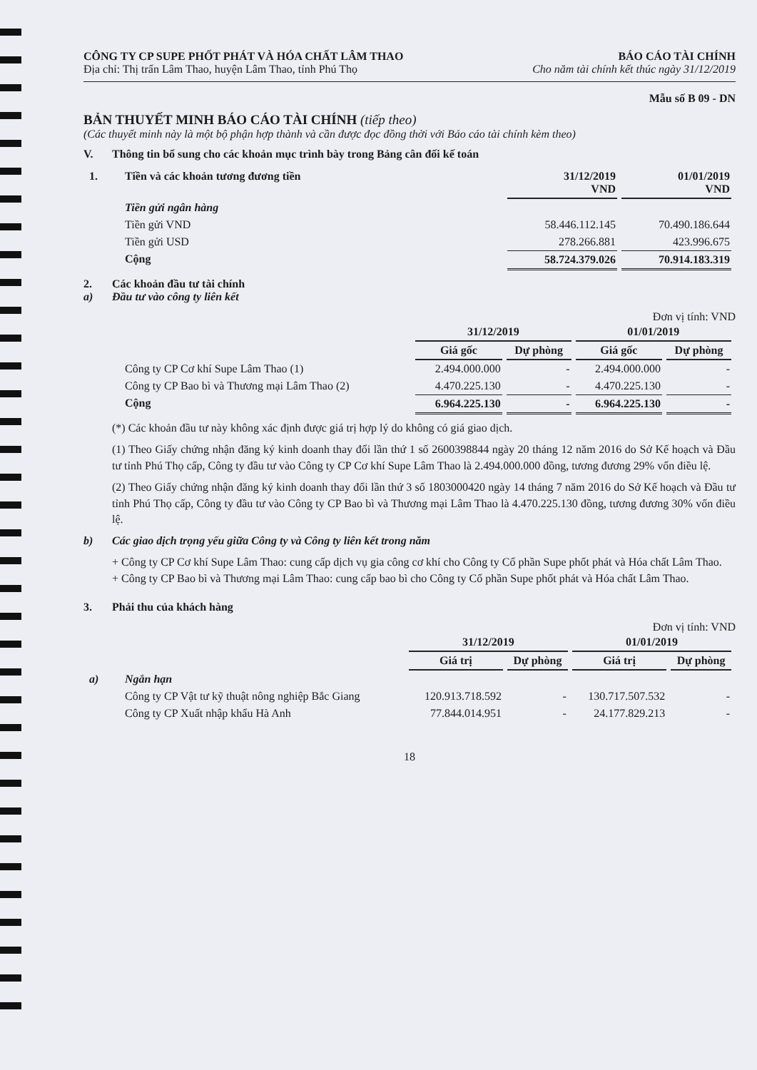CÔNG TY CP SUPE PHỐT PHÁT VÀ HÓA CHẤT LÂM THAO
Địa chỉ: Thị trấn Lâm Thao, huyện Lâm Thao, tỉnh Phú Thọ
BÁO CÁO TÀI CHÍNH
Cho năm tài chính kết thúc ngày 31/12/2019
Mẫu số B 09 - DN
BẢN THUYẾT MINH BÁO CÁO TÀI CHÍNH (tiếp theo)
(Các thuyết minh này là một bộ phận hợp thành và cần được đọc đồng thời với Báo cáo tài chính kèm theo)
V. Thông tin bổ sung cho các khoản mục trình bày trong Bảng cân đối kế toán
| 1. | Tiền và các khoản tương đương tiền | 31/12/2019 VND | 01/01/2019 VND |
| | Tiền gửi ngân hàng | | |
| | Tiền gửi VND | 58.446.112.145 | 70.490.186.644 |
| | Tiền gửi USD | 278.266.881 | 423.996.675 |
| | Cộng | 58.724.379.026 | 70.914.183.319 |
2. Các khoản đầu tư tài chính
a) Đầu tư vào công ty liên kết
Đơn vị tính: VND
| | | 31/12/2019 | | 01/01/2019 | |
| | | Giá gốc | Dự phòng | Giá gốc | Dự phòng |
| | Công ty CP Cơ khí Supe Lâm Thao (1) | 2.494.000.000 | - | 2.494.000.000 | - |
| | Công ty CP Bao bì và Thương mại Lâm Thao (2) | 4.470.225.130 | - | 4.470.225.130 | - |
| | Cộng | 6.964.225.130 | - | 6.964.225.130 | - |
(*) Các khoản đầu tư này không xác định được giá trị hợp lý do không có giá giao dịch.
(1) Theo Giấy chứng nhận đăng ký kinh doanh thay đổi lần thứ 1 số 2600398844 ngày 20 tháng 12 năm 2016 do Sở Kế hoạch và Đầu tư tỉnh Phú Thọ cấp, Công ty đầu tư vào Công ty CP Cơ khí Supe Lâm Thao là 2.494.000.000 đồng, tương đương 29% vốn điều lệ.
(2) Theo Giấy chứng nhận đăng ký kinh doanh thay đổi lần thứ 3 số 1803000420 ngày 14 tháng 7 năm 2016 do Sở Kế hoạch và Đầu tư tỉnh Phú Thọ cấp, Công ty đầu tư vào Công ty CP Bao bì và Thương mại Lâm Thao là 4.470.225.130 đồng, tương đương 30% vốn điều lệ.
b) Các giao dịch trọng yếu giữa Công ty và Công ty liên kết trong năm
+ Công ty CP Cơ khí Supe Lâm Thao: cung cấp dịch vụ gia công cơ khí cho Công ty Cổ phần Supe phốt phát và Hóa chất Lâm Thao.
+ Công ty CP Bao bì và Thương mại Lâm Thao: cung cấp bao bì cho Công ty Cổ phần Supe phốt phát và Hóa chất Lâm Thao.
3. Phải thu của khách hàng
Đơn vị tính: VND
| | | 31/12/2019 | | 01/01/2019 | |
| | | Giá trị | Dự phòng | Giá trị | Dự phòng |
| a) | Ngắn hạn | | | | |
| | Công ty CP Vật tư kỹ thuật nông nghiệp Bắc Giang | 120.913.718.592 | - | 130.717.507.532 | - |
| | Công ty CP Xuất nhập khẩu Hà Anh | 77.844.014.951 | - | 24.177.829.213 | - |
18